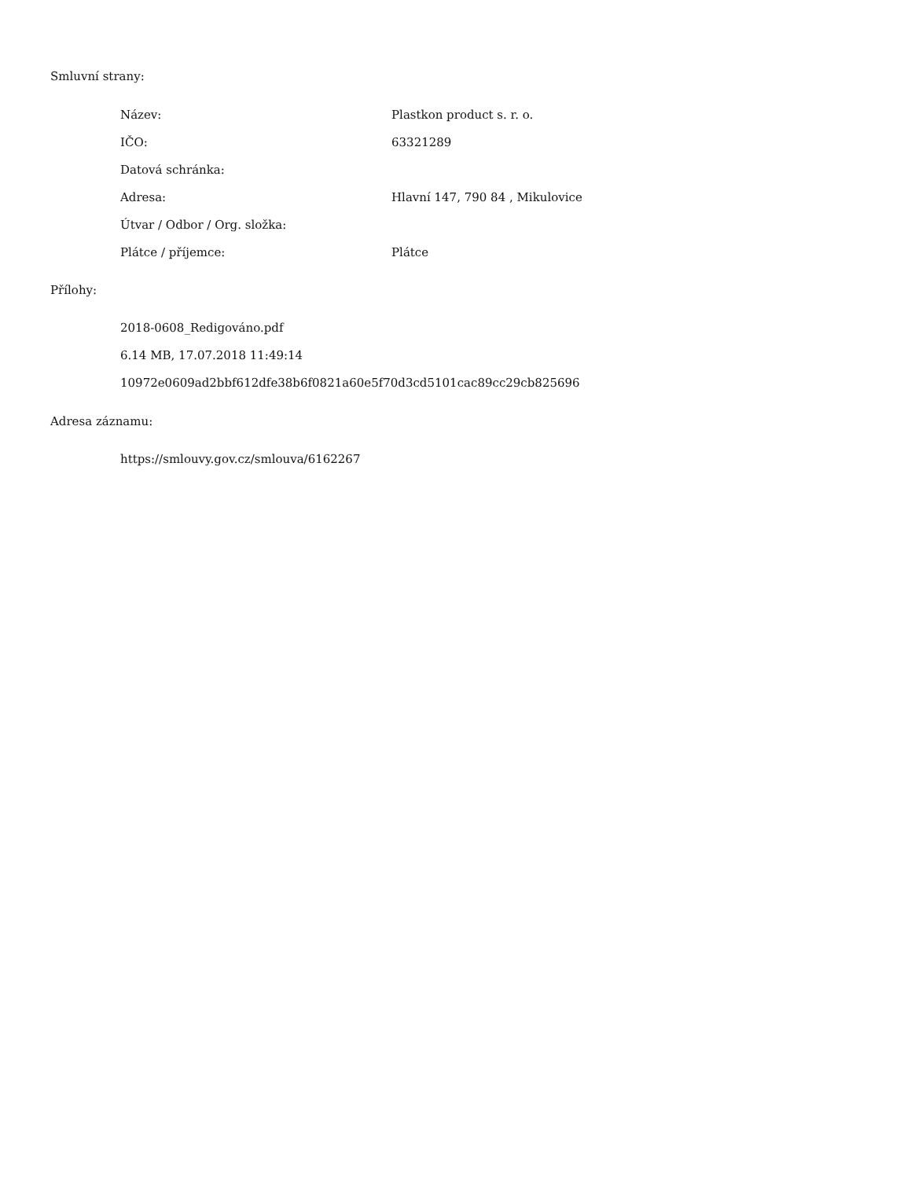Smluvní strany:
| Název: | Plastkon product s. r. o. |
| IČO: | 63321289 |
| Datová schránka: | |
| Adresa: | Hlavní 147, 790 84 , Mikulovice |
| Útvar / Odbor / Org. složka: | |
| Plátce / příjemce: | Plátce |
Přílohy:
2018-0608_Redigováno.pdf
6.14 MB, 17.07.2018 11:49:14
10972e0609ad2bbf612dfe38b6f0821a60e5f70d3cd5101cac89cc29cb825696
Adresa záznamu:
https://smlouvy.gov.cz/smlouva/6162267